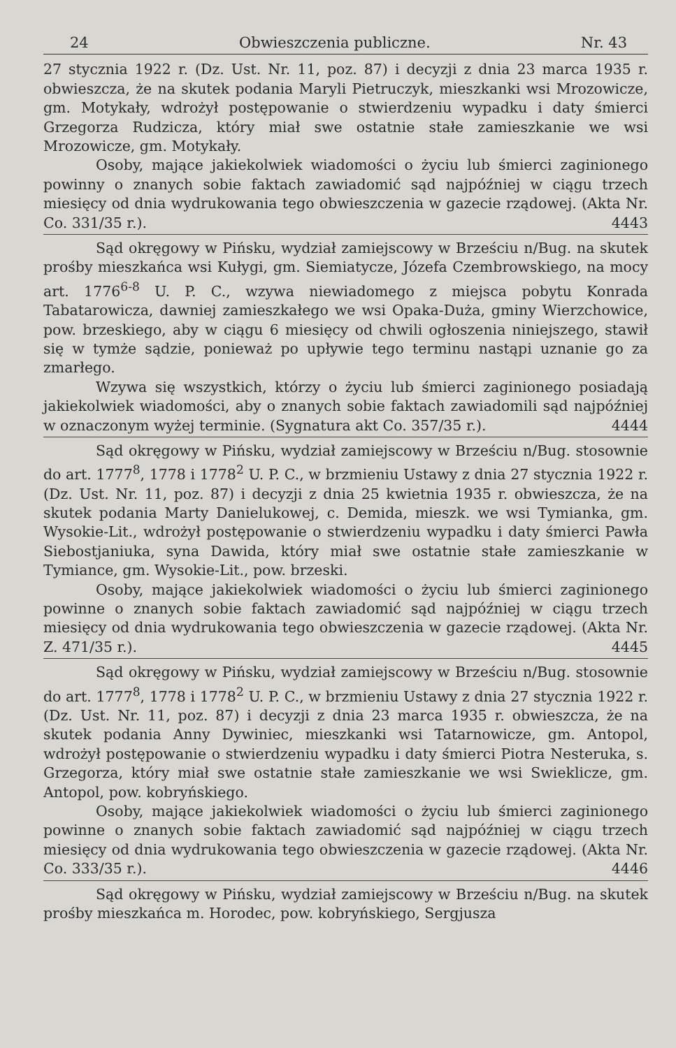24 Obwieszczenia publiczne. Nr. 43
27 stycznia 1922 r. (Dz. Ust. Nr. 11, poz. 87) i decyzji z dnia 23 marca 1935 r. obwieszcza, że na skutek podania Maryli Pietruczyk, mieszkanki wsi Mrozowicze, gm. Motykały, wdrożył postępowanie o stwierdzeniu wypadku i daty śmierci Grzegorza Rudzicza, który miał swe ostatnie stałe zamieszkanie we wsi Mrozowicze, gm. Motykały.
Osoby, mające jakiekolwiek wiadomości o życiu lub śmierci zaginionego powinny o znanych sobie faktach zawiadomić sąd najpóźniej w ciągu trzech miesięcy od dnia wydrukowania tego obwieszczenia w gazecie rządowej. (Akta Nr. Co. 331/35 r.). 4443
Sąd okręgowy w Pińsku, wydział zamiejscowy w Brześciu n/Bug. na skutek prośby mieszkańca wsi Kułygi, gm. Siemiatycze, Józefa Czembrowskiego, na mocy art. 1776<sup>6-8</sup> U. P. C., wzywa niewiadomego z miejsca pobytu Konrada Tabatarowicza, dawniej zamieszkałego we wsi Opaka-Duża, gminy Wierzchowice, pow. brzeskiego, aby w ciągu 6 miesięcy od chwili ogłoszenia niniejszego, stawił się w tymże sądzie, ponieważ po upływie tego terminu nastąpi uznanie go za zmarłego.
Wzywa się wszystkich, którzy o życiu lub śmierci zaginionego posiadają jakiekolwiek wiadomości, aby o znanych sobie faktach zawiadomili sąd najpóźniej w oznaczonym wyżej terminie. (Sygnatura akt Co. 357/35 r.). 4444
Sąd okręgowy w Pińsku, wydział zamiejscowy w Brześciu n/Bug. stosownie do art. 1777<sup>8</sup>, 1778 i 1778<sup>2</sup> U. P. C., w brzmieniu Ustawy z dnia 27 stycznia 1922 r. (Dz. Ust. Nr. 11, poz. 87) i decyzji z dnia 25 kwietnia 1935 r. obwieszcza, że na skutek podania Marty Danielukowej, c. Demida, mieszk. we wsi Tymianka, gm. Wysokie-Lit., wdrożył postępowanie o stwierdzeniu wypadku i daty śmierci Pawła Siebostjaniuka, syna Dawida, który miał swe ostatnie stałe zamieszkanie w Tymiance, gm. Wysokie-Lit., pow. brzeski.
Osoby, mające jakiekolwiek wiadomości o życiu lub śmierci zaginionego powinne o znanych sobie faktach zawiadomić sąd najpóźniej w ciągu trzech miesięcy od dnia wydrukowania tego obwieszczenia w gazecie rządowej. (Akta Nr. Z. 471/35 r.). 4445
Sąd okręgowy w Pińsku, wydział zamiejscowy w Brześciu n/Bug. stosownie do art. 1777<sup>8</sup>, 1778 i 1778<sup>2</sup> U. P. C., w brzmieniu Ustawy z dnia 27 stycznia 1922 r. (Dz. Ust. Nr. 11, poz. 87) i decyzji z dnia 23 marca 1935 r. obwieszcza, że na skutek podania Anny Dywiniec, mieszkanki wsi Tatarnowicze, gm. Antopol, wdrożył postępowanie o stwierdzeniu wypadku i daty śmierci Piotra Nesteruka, s. Grzegorza, który miał swe ostatnie stałe zamieszkanie we wsi Swieklicze, gm. Antopol, pow. kobryńskiego.
Osoby, mające jakiekolwiek wiadomości o życiu lub śmierci zaginionego powinne o znanych sobie faktach zawiadomić sąd najpóźniej w ciągu trzech miesięcy od dnia wydrukowania tego obwieszczenia w gazecie rządowej. (Akta Nr. Co. 333/35 r.). 4446
Sąd okręgowy w Pińsku, wydział zamiejscowy w Brześciu n/Bug. na skutek prośby mieszkańca m. Horodec, pow. kobryńskiego, Sergjusza